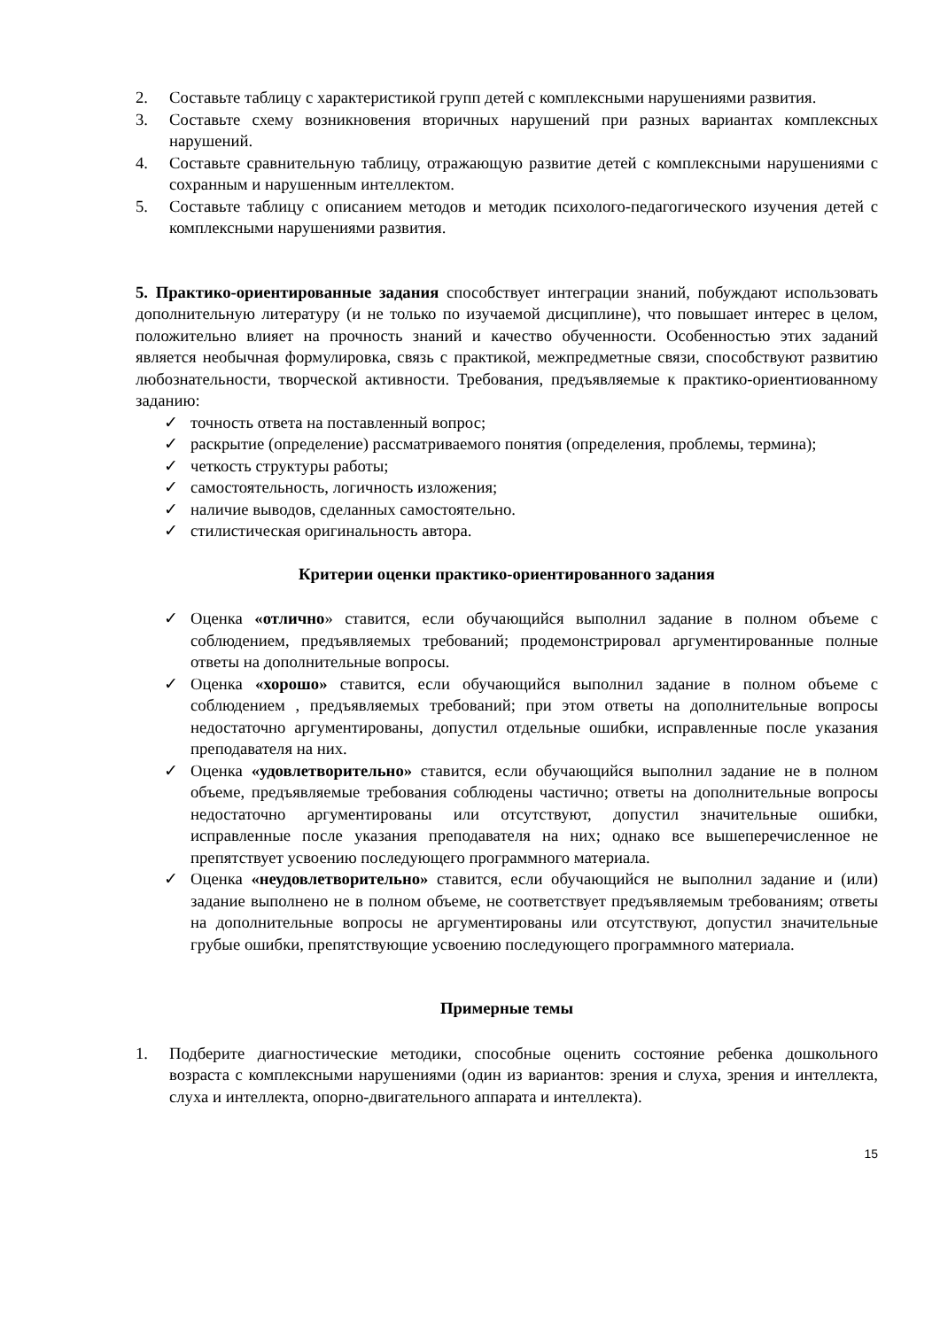2. Составьте таблицу с характеристикой групп детей с комплексными нарушениями развития.
3. Составьте схему возникновения вторичных нарушений при разных вариантах комплексных нарушений.
4. Составьте сравнительную таблицу, отражающую развитие детей с комплексными нарушениями с сохранным и нарушенным интеллектом.
5. Составьте таблицу с описанием методов и методик психолого-педагогического изучения детей с комплексными нарушениями развития.
5. Практико-ориентированные задания способствует интеграции знаний, побуждают использовать дополнительную литературу (и не только по изучаемой дисциплине), что повышает интерес в целом, положительно влияет на прочность знаний и качество обученности. Особенностью этих заданий является необычная формулировка, связь с практикой, межпредметные связи, способствуют развитию любознательности, творческой активности. Требования, предъявляемые к практико-ориентиованному заданию:
✓ точность ответа на поставленный вопрос;
✓ раскрытие (определение) рассматриваемого понятия (определения, проблемы, термина);
✓ четкость структуры работы;
✓ самостоятельность, логичность изложения;
✓ наличие выводов, сделанных самостоятельно.
✓ стилистическая оригинальность автора.
Критерии оценки практико-ориентированного задания
✓ Оценка «отлично» ставится, если обучающийся выполнил задание в полном объеме с соблюдением, предъявляемых требований; продемонстрировал аргументированные полные ответы на дополнительные вопросы.
✓ Оценка «хорошо» ставится, если обучающийся выполнил задание в полном объеме с соблюдением , предъявляемых требований; при этом ответы на дополнительные вопросы недостаточно аргументированы, допустил отдельные ошибки, исправленные после указания преподавателя на них.
✓ Оценка «удовлетворительно» ставится, если обучающийся выполнил задание не в полном объеме, предъявляемые требования соблюдены частично; ответы на дополнительные вопросы недостаточно аргументированы или отсутствуют, допустил значительные ошибки, исправленные после указания преподавателя на них; однако все вышеперечисленное не препятствует усвоению последующего программного материала.
✓ Оценка «неудовлетворительно» ставится, если обучающийся не выполнил задание и (или) задание выполнено не в полном объеме, не соответствует предъявляемым требованиям; ответы на дополнительные вопросы не аргументированы или отсутствуют, допустил значительные грубые ошибки, препятствующие усвоению последующего программного материала.
Примерные темы
1. Подберите диагностические методики, способные оценить состояние ребенка дошкольного возраста с комплексными нарушениями (один из вариантов: зрения и слуха, зрения и интеллекта, слуха и интеллекта, опорно-двигательного аппарата и интеллекта).
15